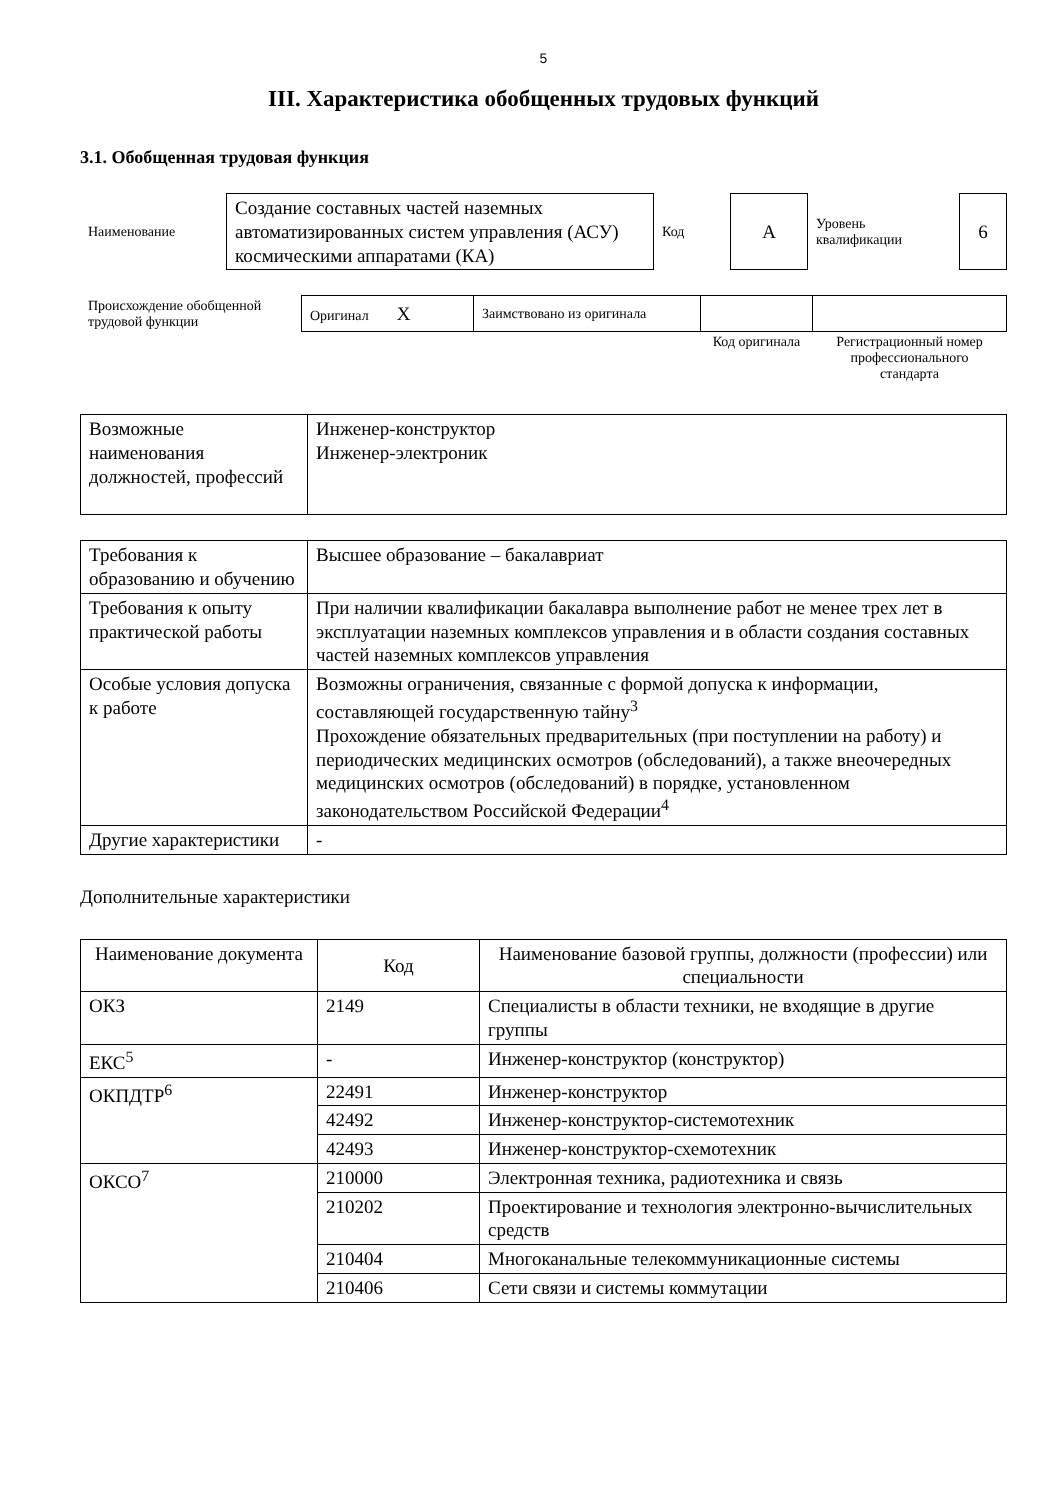5
III. Характеристика обобщенных трудовых функций
3.1. Обобщенная трудовая функция
| Наименование | Создание составных частей наземных автоматизированных систем управления (АСУ) космическими аппаратами (КА) | Код | А | Уровень квалификации | 6 |
| Происхождение обобщенной трудовой функции | Оригинал X | Заимствовано из оригинала | | |
| | | | Код оригинала | Регистрационный номер профессионального стандарта |
| Возможные наименования должностей, профессий | Инженер-конструктор Инженер-электроник |
| Требования к образованию и обучению | Высшее образование – бакалавриат |
| Требования к опыту практической работы | При наличии квалификации бакалавра выполнение работ не менее трех лет в эксплуатации наземных комплексов управления и в области создания составных частей наземных комплексов управления |
| Особые условия допуска к работе | Возможны ограничения, связанные с формой допуска к информации, составляющей государственную тайну<sup>3</sup> Прохождение обязательных предварительных (при поступлении на работу) и периодических медицинских осмотров (обследований), а также внеочередных медицинских осмотров (обследований) в порядке, установленном законодательством Российской Федерации<sup>4</sup> |
| Другие характеристики | - |
Дополнительные характеристики
| Наименование документа | Код | Наименование базовой группы, должности (профессии) или специальности |
| --- | --- | --- |
| ОКЗ | 2149 | Специалисты в области техники, не входящие в другие группы |
| ЕКС<sup>5</sup> | - | Инженер-конструктор (конструктор) |
| ОКПДТР<sup>6</sup> | 22491 | Инженер-конструктор |
| | 42492 | Инженер-конструктор-системотехник |
| | 42493 | Инженер-конструктор-схемотехник |
| ОКСО<sup>7</sup> | 210000 | Электронная техника, радиотехника и связь |
| | 210202 | Проектирование и технология электронно-вычислительных средств |
| | 210404 | Многоканальные телекоммуникационные системы |
| | 210406 | Сети связи и системы коммутации |